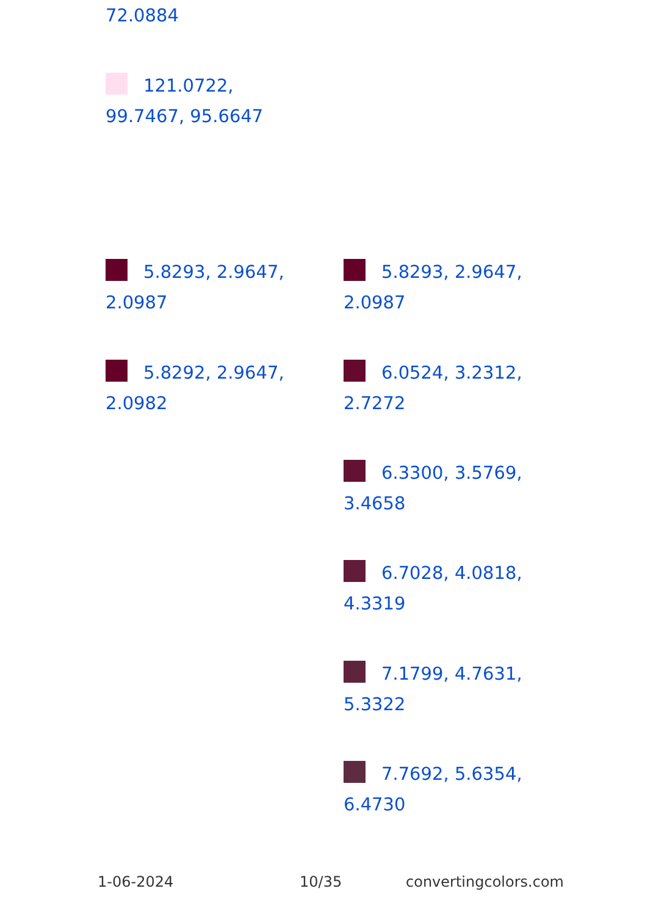72.0884
121.0722, 99.7467, 95.6647
5.8293, 2.9647, 2.0987
5.8293, 2.9647, 2.0987
5.8292, 2.9647, 2.0982
6.0524, 3.2312, 2.7272
6.3300, 3.5769, 3.4658
6.7028, 4.0818, 4.3319
7.1799, 4.7631, 5.3322
7.7692, 5.6354, 6.4730
1-06-2024 10/35 convertingcolors.com